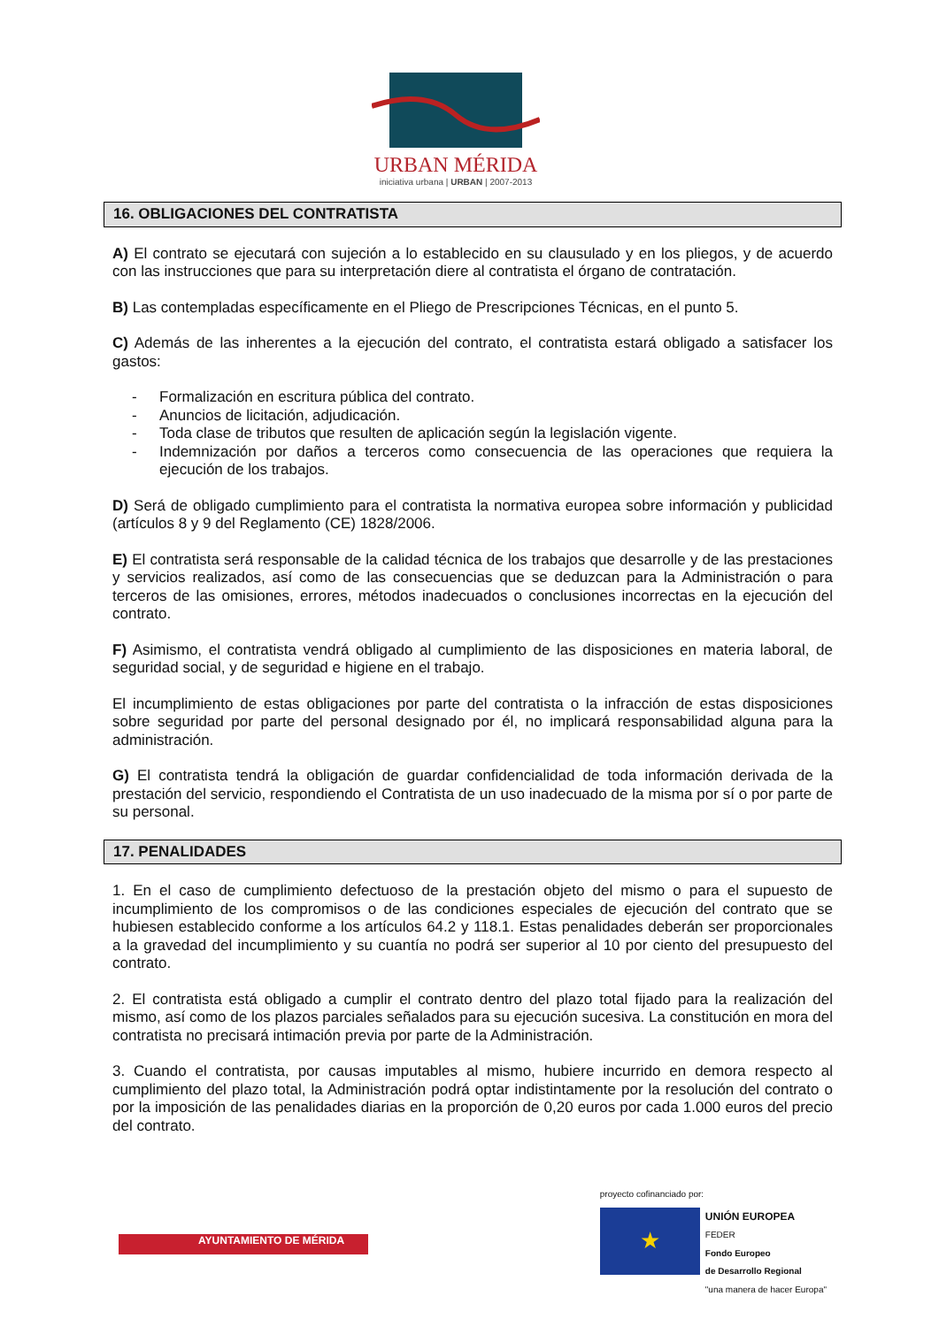URBAN MÉRIDA
iniciativa urbana | URBAN | 2007-2013
16. OBLIGACIONES DEL CONTRATISTA
A) El contrato se ejecutará con sujeción a lo establecido en su clausulado y en los pliegos, y de acuerdo con las instrucciones que para su interpretación diere al contratista el órgano de contratación.
B) Las contempladas específicamente en el Pliego de Prescripciones Técnicas, en el punto 5.
C) Además de las inherentes a la ejecución del contrato, el contratista estará obligado a satisfacer los gastos:
- Formalización en escritura pública del contrato.
- Anuncios de licitación, adjudicación.
- Toda clase de tributos que resulten de aplicación según la legislación vigente.
- Indemnización por daños a terceros como consecuencia de las operaciones que requiera la ejecución de los trabajos.
D) Será de obligado cumplimiento para el contratista la normativa europea sobre información y publicidad (artículos 8 y 9 del Reglamento (CE) 1828/2006.
E) El contratista será responsable de la calidad técnica de los trabajos que desarrolle y de las prestaciones y servicios realizados, así como de las consecuencias que se deduzcan para la Administración o para terceros de las omisiones, errores, métodos inadecuados o conclusiones incorrectas en la ejecución del contrato.
F) Asimismo, el contratista vendrá obligado al cumplimiento de las disposiciones en materia laboral, de seguridad social, y de seguridad e higiene en el trabajo.
El incumplimiento de estas obligaciones por parte del contratista o la infracción de estas disposiciones sobre seguridad por parte del personal designado por él, no implicará responsabilidad alguna para la administración.
G) El contratista tendrá la obligación de guardar confidencialidad de toda información derivada de la prestación del servicio, respondiendo el Contratista de un uso inadecuado de la misma por sí o por parte de su personal.
17. PENALIDADES
1. En el caso de cumplimiento defectuoso de la prestación objeto del mismo o para el supuesto de incumplimiento de los compromisos o de las condiciones especiales de ejecución del contrato que se hubiesen establecido conforme a los artículos 64.2 y 118.1. Estas penalidades deberán ser proporcionales a la gravedad del incumplimiento y su cuantía no podrá ser superior al 10 por ciento del presupuesto del contrato.
2. El contratista está obligado a cumplir el contrato dentro del plazo total fijado para la realización del mismo, así como de los plazos parciales señalados para su ejecución sucesiva. La constitución en mora del contratista no precisará intimación previa por parte de la Administración.
3. Cuando el contratista, por causas imputables al mismo, hubiere incurrido en demora respecto al cumplimiento del plazo total, la Administración podrá optar indistintamente por la resolución del contrato o por la imposición de las penalidades diarias en la proporción de 0,20 euros por cada 1.000 euros del precio del contrato.
AYUNTAMIENTO DE MÉRIDA
proyecto cofinanciado por:
★
UNIÓN EUROPEA
FEDER
Fondo Europeo
de Desarrollo Regional
"una manera de hacer Europa"